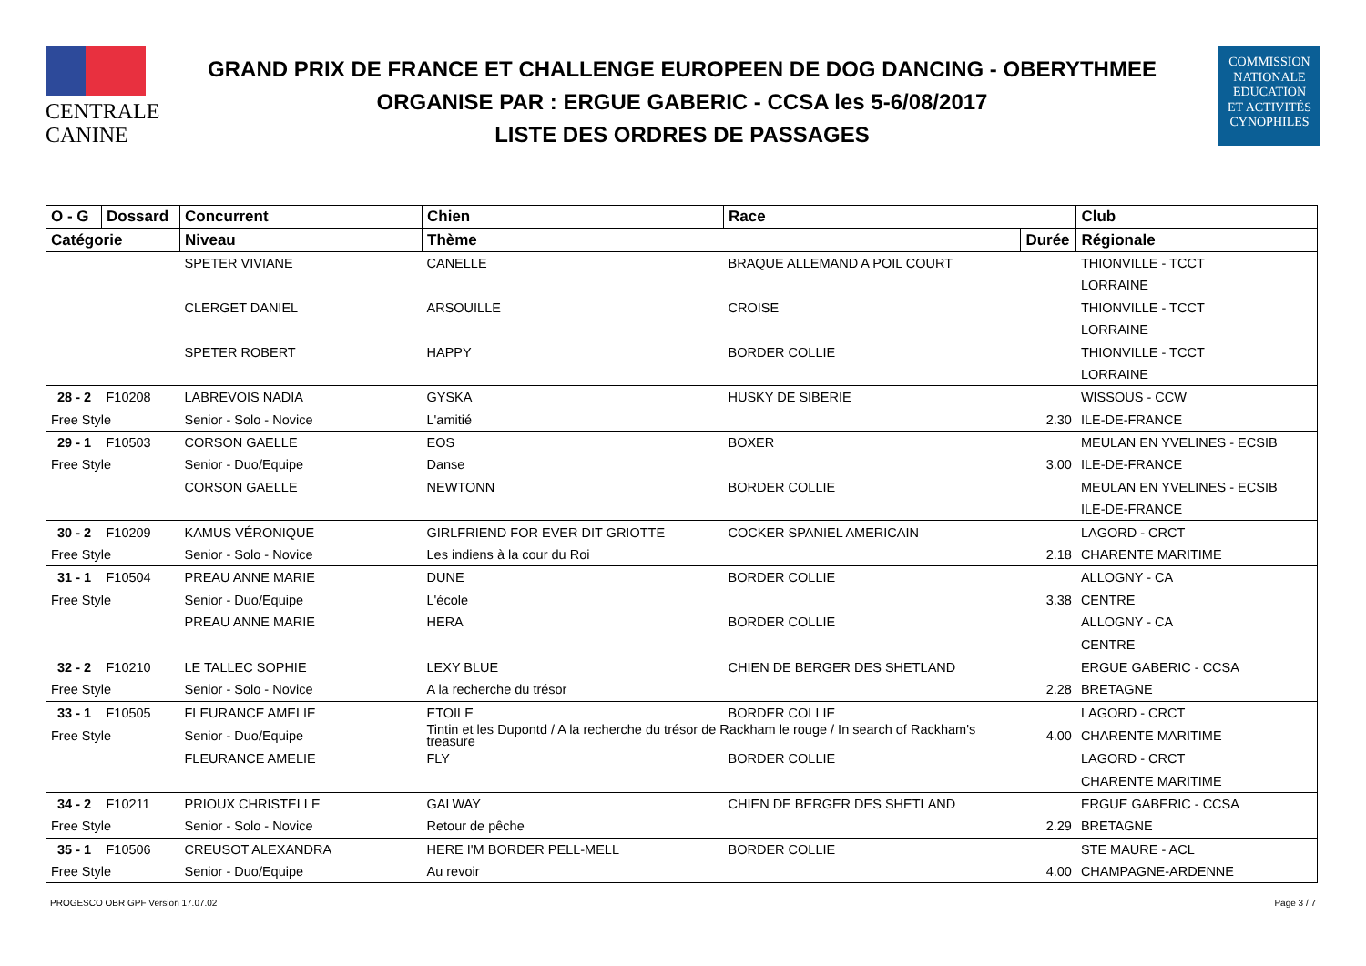CENTRALE
CANINE
GRAND PRIX DE FRANCE ET CHALLENGE EUROPEEN DE DOG DANCING - OBERYTHMEE
ORGANISE PAR : ERGUE GABERIC - CCSA les 5-6/08/2017
LISTE DES ORDRES DE PASSAGES
COMMISSION
NATIONALE
EDUCATION
ET ACTIVITÉS
CYNOPHILES
| O - G | Dossard | Concurrent | Chien | Race | | Club |
| --- | --- | --- | --- | --- | --- | --- |
| Catégorie | | Niveau | Thème | | Durée | Régionale |
| | | SPETER VIVIANE | CANELLE | BRAQUE ALLEMAND A POIL COURT | | THIONVILLE - TCCT |
| | | | | | | LORRAINE |
| | | CLERGET DANIEL | ARSOUILLE | CROISE | | THIONVILLE - TCCT |
| | | | | | | LORRAINE |
| | | SPETER ROBERT | HAPPY | BORDER COLLIE | | THIONVILLE - TCCT |
| | | | | | | LORRAINE |
| 28 - 2 | F10208 | LABREVOIS NADIA | GYSKA | HUSKY DE SIBERIE | | WISSOUS - CCW |
| Free Style | | Senior - Solo - Novice | L'amitié | | 2.30 | ILE-DE-FRANCE |
| 29 - 1 | F10503 | CORSON GAELLE | EOS | BOXER | | MEULAN EN YVELINES - ECSIB |
| Free Style | | Senior - Duo/Equipe | Danse | | 3.00 | ILE-DE-FRANCE |
| | | CORSON GAELLE | NEWTONN | BORDER COLLIE | | MEULAN EN YVELINES - ECSIB |
| | | | | | | ILE-DE-FRANCE |
| 30 - 2 | F10209 | KAMUS VÉRONIQUE | GIRLFRIEND FOR EVER DIT GRIOTTE | COCKER SPANIEL AMERICAIN | | LAGORD - CRCT |
| Free Style | | Senior - Solo - Novice | Les indiens à la cour du Roi | | 2.18 | CHARENTE MARITIME |
| 31 - 1 | F10504 | PREAU ANNE MARIE | DUNE | BORDER COLLIE | | ALLOGNY - CA |
| Free Style | | Senior - Duo/Equipe | L'école | | 3.38 | CENTRE |
| | | PREAU ANNE MARIE | HERA | BORDER COLLIE | | ALLOGNY - CA |
| | | | | | | CENTRE |
| 32 - 2 | F10210 | LE TALLEC SOPHIE | LEXY BLUE | CHIEN DE BERGER DES SHETLAND | | ERGUE GABERIC - CCSA |
| Free Style | | Senior - Solo - Novice | A la recherche du trésor | | 2.28 | BRETAGNE |
| 33 - 1 | F10505 | FLEURANCE AMELIE | ETOILE | BORDER COLLIE | | LAGORD - CRCT |
| Free Style | | Senior - Duo/Equipe | Tintin et les Dupontd / A la recherche du trésor de Rackham le rouge / In search of Rackham's treasure | | 4.00 | CHARENTE MARITIME |
| | | FLEURANCE AMELIE | FLY | BORDER COLLIE | | LAGORD - CRCT |
| | | | | | | CHARENTE MARITIME |
| 34 - 2 | F10211 | PRIOUX CHRISTELLE | GALWAY | CHIEN DE BERGER DES SHETLAND | | ERGUE GABERIC - CCSA |
| Free Style | | Senior - Solo - Novice | Retour de pêche | | 2.29 | BRETAGNE |
| 35 - 1 | F10506 | CREUSOT ALEXANDRA | HERE I'M BORDER PELL-MELL | BORDER COLLIE | | STE MAURE - ACL |
| Free Style | | Senior - Duo/Equipe | Au revoir | | 4.00 | CHAMPAGNE-ARDENNE |
PROGESCO OBR GPF Version 17.07.02 Page 3 / 7